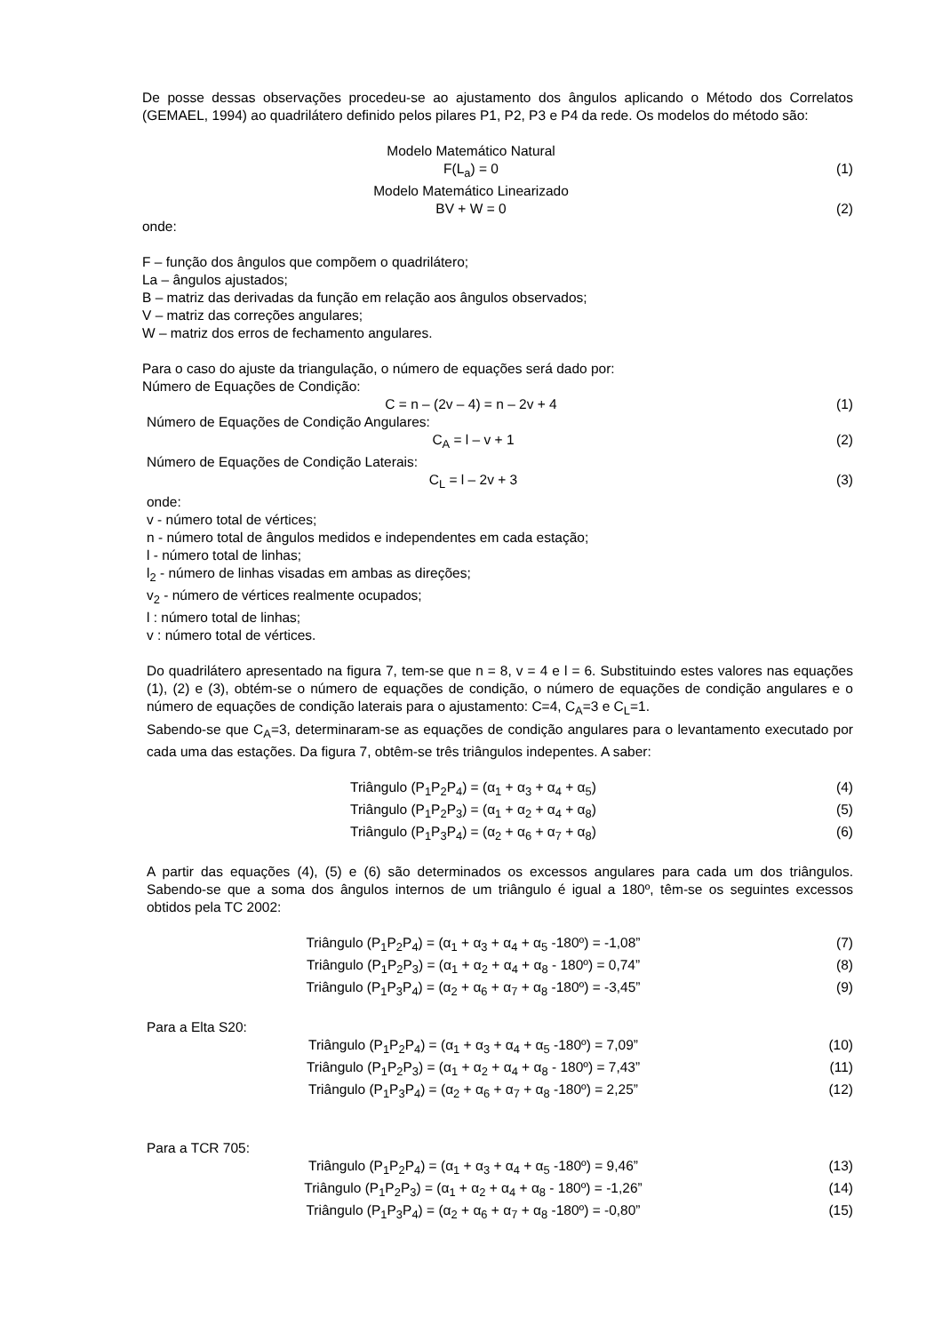De posse dessas observações procedeu-se ao ajustamento dos ângulos aplicando o Método dos Correlatos (GEMAEL, 1994) ao quadrilátero definido pelos pilares P1, P2, P3 e P4 da rede. Os modelos do método são:
Modelo Matemático Natural
F(L<sub>a</sub>) = 0 (1)
Modelo Matemático Linearizado
BV + W = 0 (2)
onde:
F – função dos ângulos que compõem o quadrilátero;
La – ângulos ajustados;
B – matriz das derivadas da função em relação aos ângulos observados;
V – matriz das correções angulares;
W – matriz dos erros de fechamento angulares.
Para o caso do ajuste da triangulação, o número de equações será dado por:
Número de Equações de Condição:
C = n – (2v – 4) = n – 2v + 4 (1)
Número de Equações de Condição Angulares:
C<sub>A</sub> = l – v + 1 (2)
Número de Equações de Condição Laterais:
C<sub>L</sub> = l – 2v + 3 (3)
onde:
v - número total de vértices;
n - número total de ângulos medidos e independentes em cada estação;
l - número total de linhas;
l<sub>2</sub> - número de linhas visadas em ambas as direções;
v<sub>2</sub> - número de vértices realmente ocupados;
l : número total de linhas;
v : número total de vértices.
Do quadrilátero apresentado na figura 7, tem-se que n = 8, v = 4 e l = 6. Substituindo estes valores nas equações (1), (2) e (3), obtém-se o número de equações de condição, o número de equações de condição angulares e o número de equações de condição laterais para o ajustamento: C=4, C<sub>A</sub>=3 e C<sub>L</sub>=1.
Sabendo-se que C<sub>A</sub>=3, determinaram-se as equações de condição angulares para o levantamento executado por cada uma das estações. Da figura 7, obtêm-se três triângulos indepentes. A saber:
Triângulo (P<sub>1</sub>P<sub>2</sub>P<sub>4</sub>) = (α<sub>1</sub> + α<sub>3</sub> + α<sub>4</sub> + α<sub>5</sub>) (4)
Triângulo (P<sub>1</sub>P<sub>2</sub>P<sub>3</sub>) = (α<sub>1</sub> + α<sub>2</sub> + α<sub>4</sub> + α<sub>8</sub>) (5)
Triângulo (P<sub>1</sub>P<sub>3</sub>P<sub>4</sub>) = (α<sub>2</sub> + α<sub>6</sub> + α<sub>7</sub> + α<sub>8</sub>) (6)
A partir das equações (4), (5) e (6) são determinados os excessos angulares para cada um dos triângulos. Sabendo-se que a soma dos ângulos internos de um triângulo é igual a 180º, têm-se os seguintes excessos obtidos pela TC 2002:
Triângulo (P<sub>1</sub>P<sub>2</sub>P<sub>4</sub>) = (α<sub>1</sub> + α<sub>3</sub> + α<sub>4</sub> + α<sub>5</sub> -180º) = -1,08” (7)
Triângulo (P<sub>1</sub>P<sub>2</sub>P<sub>3</sub>) = (α<sub>1</sub> + α<sub>2</sub> + α<sub>4</sub> + α<sub>8</sub> - 180º) = 0,74” (8)
Triângulo (P<sub>1</sub>P<sub>3</sub>P<sub>4</sub>) = (α<sub>2</sub> + α<sub>6</sub> + α<sub>7</sub> + α<sub>8</sub> -180º) = -3,45” (9)
Para a Elta S20:
Triângulo (P<sub>1</sub>P<sub>2</sub>P<sub>4</sub>) = (α<sub>1</sub> + α<sub>3</sub> + α<sub>4</sub> + α<sub>5</sub> -180º) = 7,09” (10)
Triângulo (P<sub>1</sub>P<sub>2</sub>P<sub>3</sub>) = (α<sub>1</sub> + α<sub>2</sub> + α<sub>4</sub> + α<sub>8</sub> - 180º) = 7,43” (11)
Triângulo (P<sub>1</sub>P<sub>3</sub>P<sub>4</sub>) = (α<sub>2</sub> + α<sub>6</sub> + α<sub>7</sub> + α<sub>8</sub> -180º) = 2,25” (12)
Para a TCR 705:
Triângulo (P<sub>1</sub>P<sub>2</sub>P<sub>4</sub>) = (α<sub>1</sub> + α<sub>3</sub> + α<sub>4</sub> + α<sub>5</sub> -180º) = 9,46” (13)
Triângulo (P<sub>1</sub>P<sub>2</sub>P<sub>3</sub>) = (α<sub>1</sub> + α<sub>2</sub> + α<sub>4</sub> + α<sub>8</sub> - 180º) = -1,26” (14)
Triângulo (P<sub>1</sub>P<sub>3</sub>P<sub>4</sub>) = (α<sub>2</sub> + α<sub>6</sub> + α<sub>7</sub> + α<sub>8</sub> -180º) = -0,80” (15)